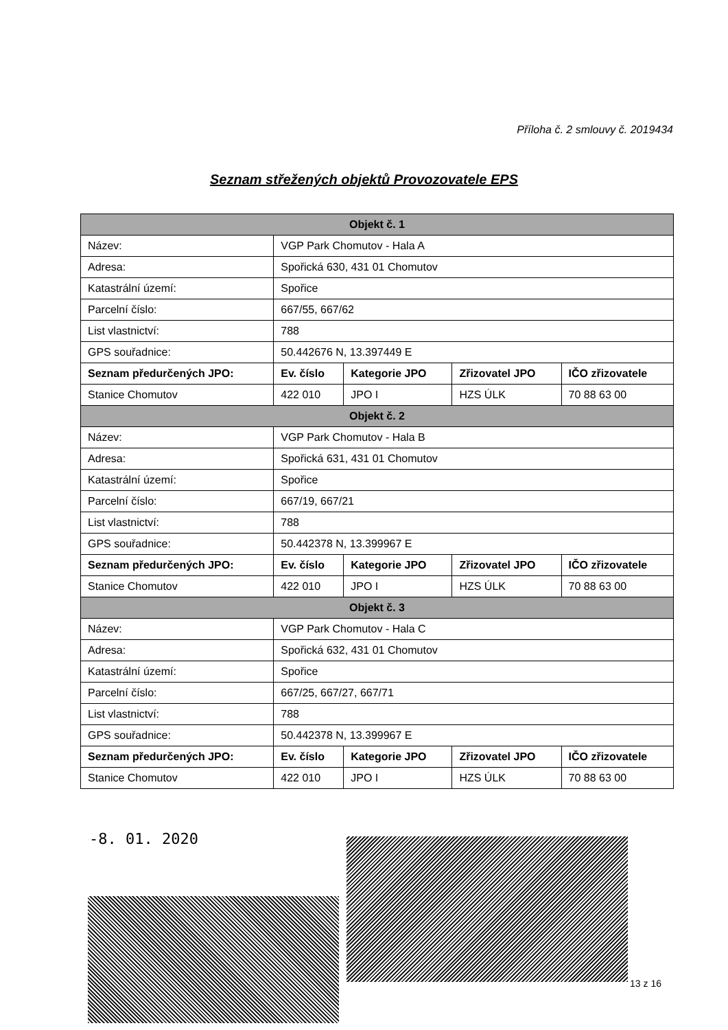Příloha č. 2 smlouvy č. 2019434
Seznam střežených objektů Provozovatele EPS
| Objekt č. 1 | | | | |
| Název: | VGP Park Chomutov - Hala A | | | |
| Adresa: | Spořická 630, 431 01 Chomutov | | | |
| Katastrální území: | Spořice | | | |
| Parcelní číslo: | 667/55, 667/62 | | | |
| List vlastnictví: | 788 | | | |
| GPS souřadnice: | 50.442676 N, 13.397449 E | | | |
| Seznam předurčených JPO: | Ev. číslo | Kategorie JPO | Zřizovatel JPO | IČO zřizovatele |
| Stanice Chomutov | 422 010 | JPO I | HZS ÚLK | 70 88 63 00 |
| Objekt č. 2 | | | | |
| Název: | VGP Park Chomutov - Hala B | | | |
| Adresa: | Spořická 631, 431 01 Chomutov | | | |
| Katastrální území: | Spořice | | | |
| Parcelní číslo: | 667/19, 667/21 | | | |
| List vlastnictví: | 788 | | | |
| GPS souřadnice: | 50.442378 N, 13.399967 E | | | |
| Seznam předurčených JPO: | Ev. číslo | Kategorie JPO | Zřizovatel JPO | IČO zřizovatele |
| Stanice Chomutov | 422 010 | JPO I | HZS ÚLK | 70 88 63 00 |
| Objekt č. 3 | | | | |
| Název: | VGP Park Chomutov - Hala C | | | |
| Adresa: | Spořická 632, 431 01 Chomutov | | | |
| Katastrální území: | Spořice | | | |
| Parcelní číslo: | 667/25, 667/27, 667/71 | | | |
| List vlastnictví: | 788 | | | |
| GPS souřadnice: | 50.442378 N, 13.399967 E | | | |
| Seznam předurčených JPO: | Ev. číslo | Kategorie JPO | Zřizovatel JPO | IČO zřizovatele |
| Stanice Chomutov | 422 010 | JPO I | HZS ÚLK | 70 88 63 00 |
-8. 01. 2020
13 z 16